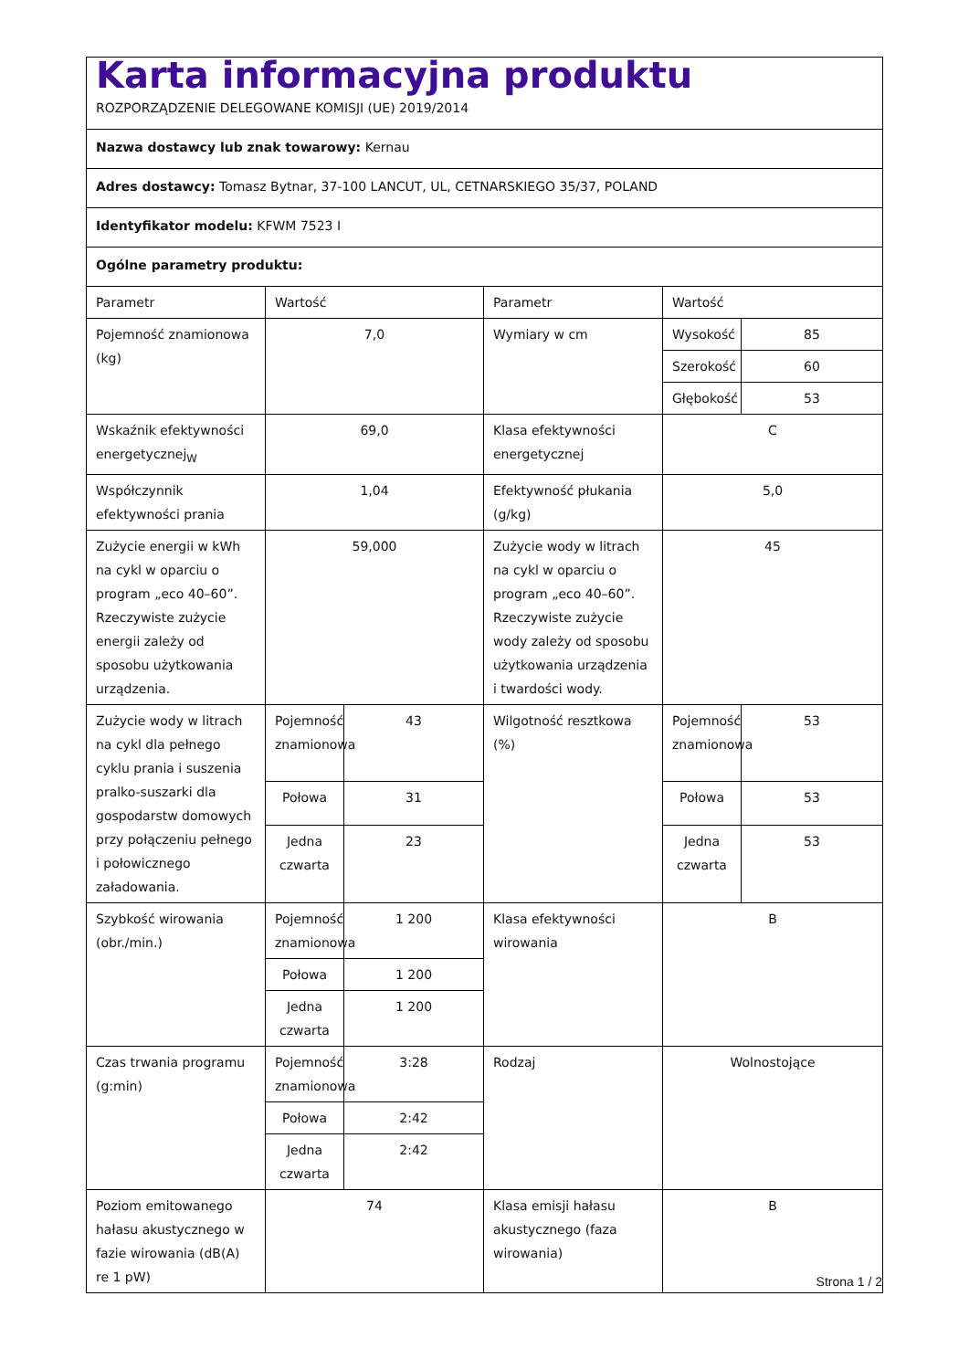| Karta informacyjna produktu ROZPORZĄDZENIE DELEGOWANE KOMISJI (UE) 2019/2014 | | | | | |
| Nazwa dostawcy lub znak towarowy: Kernau | | | | | |
| Adres dostawcy: Tomasz Bytnar, 37-100 LANCUT, UL, CETNARSKIEGO 35/37, POLAND | | | | | |
| Identyfikator modelu: KFWM 7523 I | | | | | |
| Ogólne parametry produktu: | | | | | |
| Parametr | Wartość | | Parametr | Wartość | |
| Pojemność znamionowa (kg) | 7,0 | | Wymiary w cm | Wysokość | 85 |
| | | | | Szerokość | 60 |
| | | | | Głębokość | 53 |
| Wskaźnik efektywności energetycznej<sub>W</sub> | 69,0 | | Klasa efektywności energetycznej | C | |
| Współczynnik efektywności prania | 1,04 | | Efektywność płukania (g/kg) | 5,0 | |
| Zużycie energii w kWh na cykl w oparciu o program „eco 40–60”. Rzeczywiste zużycie energii zależy od sposobu użytkowania urządzenia. | 59,000 | | Zużycie wody w litrach na cykl w oparciu o program „eco 40–60”. Rzeczywiste zużycie wody zależy od sposobu użytkowania urządzenia i twardości wody. | 45 | |
| Zużycie wody w litrach na cykl dla pełnego cyklu prania i suszenia pralko-suszarki dla gospodarstw domowych przy połączeniu pełnego i połowicznego załadowania. | Pojemność znamionowa | 43 | Wilgotność resztkowa (%) | Pojemność znamionowa | 53 |
| | Połowa | 31 | | Połowa | 53 |
| | Jedna czwarta | 23 | | Jedna czwarta | 53 |
| Szybkość wirowania (obr./min.) | Pojemność znamionowa | 1 200 | Klasa efektywności wirowania | B | |
| | Połowa | 1 200 | | | |
| | Jedna czwarta | 1 200 | | | |
| Czas trwania programu (g:min) | Pojemność znamionowa | 3:28 | Rodzaj | Wolnostojące | |
| | Połowa | 2:42 | | | |
| | Jedna czwarta | 2:42 | | | |
| Poziom emitowanego hałasu akustycznego w fazie wirowania (dB(A) re 1 pW) | 74 | | Klasa emisji hałasu akustycznego (faza wirowania) | B | |
Strona 1 / 2